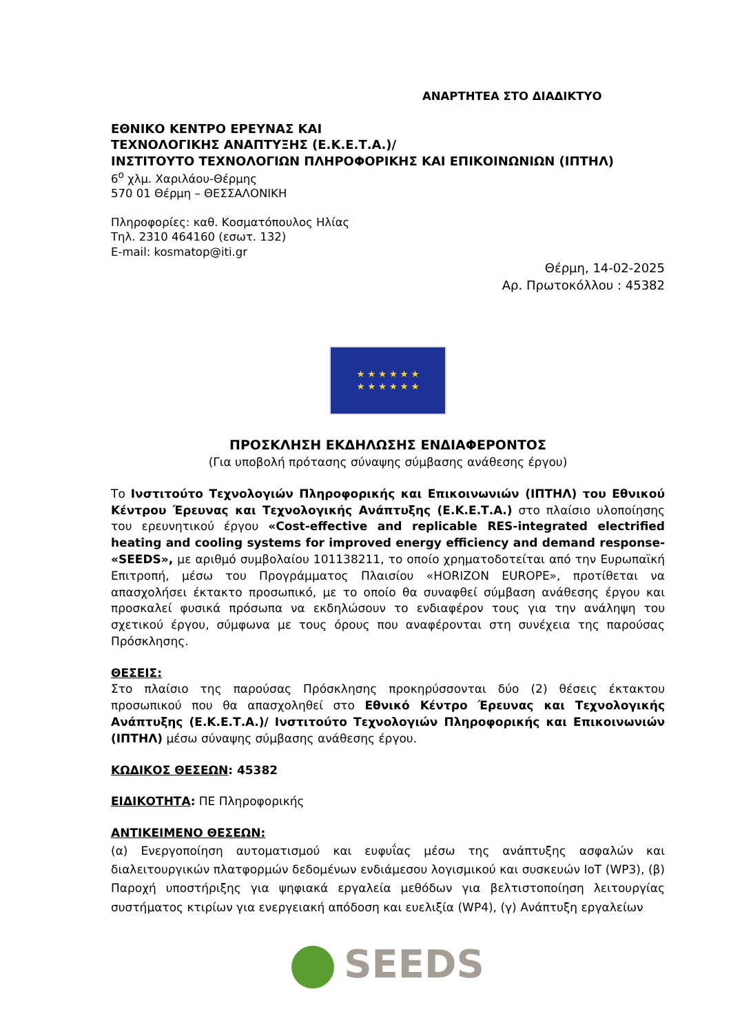ΑΝΑΡΤΗΤΕΑ ΣΤΟ ΔΙΑΔΙΚΤΥΟ
ΕΘΝΙΚΟ ΚΕΝΤΡΟ ΕΡΕΥΝΑΣ ΚΑΙ
ΤΕΧΝΟΛΟΓΙΚΗΣ ΑΝΑΠΤΥΞΗΣ (Ε.Κ.Ε.Τ.Α.)/
ΙΝΣΤΙΤΟΥΤΟ ΤΕΧΝΟΛΟΓΙΩΝ ΠΛΗΡΟΦΟΡΙΚΗΣ ΚΑΙ ΕΠΙΚΟΙΝΩΝΙΩΝ (ΙΠΤΗΛ)
6<sup>ο</sup> χλμ. Χαριλάου-Θέρμης
570 01 Θέρμη – ΘΕΣΣΑΛΟΝΙΚΗ
Πληροφορίες: καθ. Κοσματόπουλος Ηλίας
Τηλ. 2310 464160 (εσωτ. 132)
E-mail: kosmatop@iti.gr
Θέρμη, 14-02-2025
Αρ. Πρωτοκόλλου : 45382
★ ★ ★ ★ ★ ★
★ ★ ★ ★ ★ ★
ΠΡΟΣΚΛΗΣΗ ΕΚΔΗΛΩΣΗΣ ΕΝΔΙΑΦΕΡΟΝΤΟΣ
(Για υποβολή πρότασης σύναψης σύμβασης ανάθεσης έργου)
Το Ινστιτούτο Τεχνολογιών Πληροφορικής και Επικοινωνιών (ΙΠΤΗΛ) του Εθνικού Κέντρου Έρευνας και Τεχνολογικής Ανάπτυξης (Ε.Κ.Ε.Τ.Α.) στο πλαίσιο υλοποίησης του ερευνητικού έργου «Cost-effective and replicable RES-integrated electrified heating and cooling systems for improved energy efficiency and demand response- «SEEDS», με αριθμό συμβολαίου 101138211, το οποίο χρηματοδοτείται από την Ευρωπαϊκή Επιτροπή, μέσω του Προγράμματος Πλαισίου «HORIZON EUROPE», προτίθεται να απασχολήσει έκτακτο προσωπικό, με το οποίο θα συναφθεί σύμβαση ανάθεσης έργου και προσκαλεί φυσικά πρόσωπα να εκδηλώσουν το ενδιαφέρον τους για την ανάληψη του σχετικού έργου, σύμφωνα με τους όρους που αναφέρονται στη συνέχεια της παρούσας Πρόσκλησης.
ΘΕΣΕΙΣ:
Στο πλαίσιο της παρούσας Πρόσκλησης προκηρύσσονται δύο (2) θέσεις έκτακτου προσωπικού που θα απασχοληθεί στο Εθνικό Κέντρο Έρευνας και Τεχνολογικής Ανάπτυξης (Ε.Κ.Ε.Τ.Α.)/ Ινστιτούτο Τεχνολογιών Πληροφορικής και Επικοινωνιών (ΙΠΤΗΛ) μέσω σύναψης σύμβασης ανάθεσης έργου.
ΚΩΔΙΚΟΣ ΘΕΣΕΩΝ: 45382
ΕΙΔΙΚΟΤΗΤΑ: ΠΕ Πληροφορικής
ΑΝΤΙΚΕΙΜΕΝΟ ΘΕΣΕΩΝ:
(α) Ενεργοποίηση αυτοματισμού και ευφυΐας μέσω της ανάπτυξης ασφαλών και διαλειτουργικών πλατφορμών δεδομένων ενδιάμεσου λογισμικού και συσκευών IoT (WP3), (β) Παροχή υποστήριξης για ψηφιακά εργαλεία μεθόδων για βελτιστοποίηση λειτουργίας συστήματος κτιρίων για ενεργειακή απόδοση και ευελιξία (WP4), (γ) Ανάπτυξη εργαλείων
SEEDS